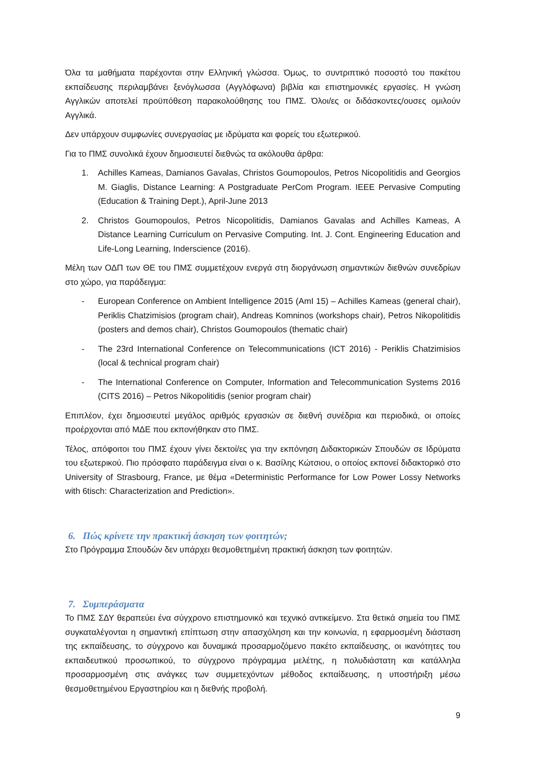Όλα τα μαθήματα παρέχονται στην Ελληνική γλώσσα. Όμως, το συντριπτικό ποσοστό του πακέτου εκπαίδευσης περιλαμβάνει ξενόγλωσσα (Αγγλόφωνα) βιβλία και επιστημονικές εργασίες. Η γνώση Αγγλικών αποτελεί προϋπόθεση παρακολούθησης του ΠΜΣ. Όλοι/ες οι διδάσκοντες/ουσες ομιλούν Αγγλικά.
Δεν υπάρχουν συμφωνίες συνεργασίας με ιδρύματα και φορείς του εξωτερικού.
Για το ΠΜΣ συνολικά έχουν δημοσιευτεί διεθνώς τα ακόλουθα άρθρα:
1. Achilles Kameas, Damianos Gavalas, Christos Goumopoulos, Petros Nicopolitidis and Georgios M. Giaglis, Distance Learning: A Postgraduate PerCom Program. IEEE Pervasive Computing (Education & Training Dept.), April-June 2013
2. Christos Goumopoulos, Petros Nicopolitidis, Damianos Gavalas and Achilles Kameas, A Distance Learning Curriculum on Pervasive Computing. Int. J. Cont. Engineering Education and Life-Long Learning, Inderscience (2016).
Μέλη των ΟΔΠ των ΘΕ του ΠΜΣ συμμετέχουν ενεργά στη διοργάνωση σημαντικών διεθνών συνεδρίων στο χώρο, για παράδειγμα:
- European Conference on Ambient Intelligence 2015 (AmI 15) – Achilles Kameas (general chair), Periklis Chatzimisios (program chair), Andreas Komninos (workshops chair), Petros Nikopolitidis (posters and demos chair), Christos Goumopoulos (thematic chair)
- The 23rd International Conference on Telecommunications (ICT 2016) - Periklis Chatzimisios (local & technical program chair)
- The International Conference on Computer, Information and Telecommunication Systems 2016 (CITS 2016) – Petros Nikopolitidis (senior program chair)
Επιπλέον, έχει δημοσιευτεί μεγάλος αριθμός εργασιών σε διεθνή συνέδρια και περιοδικά, οι οποίες προέρχονται από ΜΔΕ που εκπονήθηκαν στο ΠΜΣ.
Τέλος, απόφοιτοι του ΠΜΣ έχουν γίνει δεκτοί/ες για την εκπόνηση Διδακτορικών Σπουδών σε Ιδρύματα του εξωτερικού. Πιο πρόσφατο παράδειγμα είναι ο κ. Βασίλης Κώτσιου, ο οποίος εκπονεί διδακτορικό στο University of Strasbourg, France, με θέμα «Deterministic Performance for Low Power Lossy Networks with 6tisch: Characterization and Prediction».
6. Πώς κρίνετε την πρακτική άσκηση των φοιτητών;
Στο Πρόγραμμα Σπουδών δεν υπάρχει θεσμοθετημένη πρακτική άσκηση των φοιτητών.
7. Συμπεράσματα
Το ΠΜΣ ΣΔΥ θεραπεύει ένα σύγχρονο επιστημονικό και τεχνικό αντικείμενο. Στα θετικά σημεία του ΠΜΣ συγκαταλέγονται η σημαντική επίπτωση στην απασχόληση και την κοινωνία, η εφαρμοσμένη διάσταση της εκπαίδευσης, το σύγχρονο και δυναμικά προσαρμοζόμενο πακέτο εκπαίδευσης, οι ικανότητες του εκπαιδευτικού προσωπικού, το σύγχρονο πρόγραμμα μελέτης, η πολυδιάστατη και κατάλληλα προσαρμοσμένη στις ανάγκες των συμμετεχόντων μέθοδος εκπαίδευσης, η υποστήριξη μέσω θεσμοθετημένου Εργαστηρίου και η διεθνής προβολή.
9